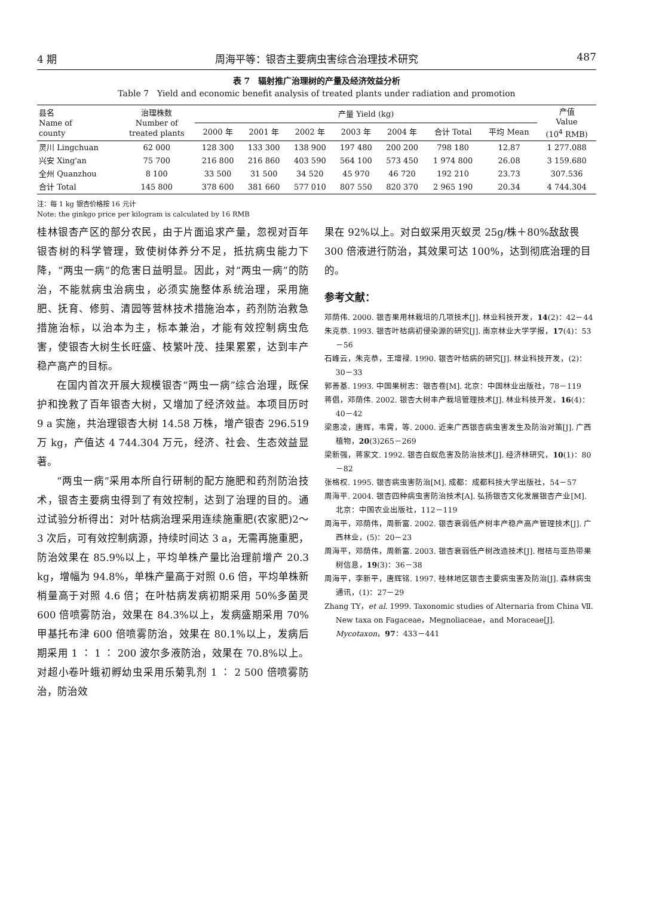4 期 周海平等：银杏主要病虫害综合治理技术研究 487
表 7　辐射推广治理树的产量及经济效益分析
Table 7　Yield and economic benefit analysis of treated plants under radiation and promotion
| 县名 Name of county | 治理株数 Number of treated plants | 产量 Yield (kg) | | | | | | | 产值 Value (10<sup>4</sup> RMB) |
| --- | --- | --- | --- | --- | --- | --- | --- | --- | --- |
| | | 2000 年 | 2001 年 | 2002 年 | 2003 年 | 2004 年 | 合计 Total | 平均 Mean | |
| 灵川 Lingchuan | 62 000 | 128 300 | 133 300 | 138 900 | 197 480 | 200 200 | 798 180 | 12.87 | 1 277.088 |
| 兴安 Xing'an | 75 700 | 216 800 | 216 860 | 403 590 | 564 100 | 573 450 | 1 974 800 | 26.08 | 3 159.680 |
| 全州 Quanzhou | 8 100 | 33 500 | 31 500 | 34 520 | 45 970 | 46 720 | 192 210 | 23.73 | 307.536 |
| 合计 Total | 145 800 | 378 600 | 381 660 | 577 010 | 807 550 | 820 370 | 2 965 190 | 20.34 | 4 744.304 |
注：每 1 kg 银杏价格按 16 元计
Note: the ginkgo price per kilogram is calculated by 16 RMB
桂林银杏产区的部分农民，由于片面追求产量，忽视对百年银杏树的科学管理，致使树体养分不足，抵抗病虫能力下降，“两虫一病”的危害日益明显。因此，对“两虫一病”的防治，不能就病虫治病虫，必须实施整体系统治理，采用施肥、抚育、修剪、清园等营林技术措施治本，药剂防治救急措施治标，以治本为主，标本兼治，才能有效控制病虫危害，使银杏大树生长旺盛、枝繁叶茂、挂果累累，达到丰产稳产高产的目标。
在国内首次开展大规模银杏“两虫一病”综合治理，既保护和挽救了百年银杏大树，又增加了经济效益。本项目历时 9 a 实施，共治理银杏大树 14.58 万株，增产银杏 296.519 万 kg，产值达 4 744.304 万元，经济、社会、生态效益显著。
“两虫一病”采用本所自行研制的配方施肥和药剂防治技术，银杏主要病虫得到了有效控制，达到了治理的目的。通过试验分析得出：对叶枯病治理采用连续施重肥(农家肥)2～3 次后，可有效控制病源，持续时间达 3 a，无需再施重肥，防治效果在 85.9%以上，平均单株产量比治理前增产 20.3 kg，增幅为 94.8%，单株产量高于对照 0.6 倍，平均单株新梢量高于对照 4.6 倍；在叶枯病发病初期采用 50%多菌灵 600 倍喷雾防治，效果在 84.3%以上，发病盛期采用 70%甲基托布津 600 倍喷雾防治，效果在 80.1%以上，发病后期采用 1 ∶ 1 ∶ 200 波尔多液防治，效果在 70.8%以上。对超小卷叶蛾初孵幼虫采用乐菊乳剂 1 ∶ 2 500 倍喷雾防治，防治效
果在 92%以上。对白蚁采用灭蚁灵 25g/株＋80%敌敌畏 300 倍液进行防治，其效果可达 100%，达到彻底治理的目的。
参考文献：
邓荫伟. 2000. 银杏果用林栽培的几项技术[J]. 林业科技开发，14(2)：42－44
朱克恭. 1993. 银杏叶枯病初侵染源的研究[J]. 南京林业大学学报，17(4)：53－56
石峰云，朱克恭，王增禄. 1990. 银杏叶枯病的研究[J]. 林业科技开发，(2)：30－33
郭善基. 1993. 中国果树志：银杏卷[M]. 北京：中国林业出版社，78－119
蒋倡，邓荫伟. 2002. 银杏大树丰产栽培管理技术[J]. 林业科技开发，16(4)：40－42
梁惠凌，唐辉，韦霄，等. 2000. 近来广西银杏病虫害发生及防治对策[J]. 广西植物，20(3)265－269
梁新强，蒋家文. 1992. 银杏白蚁危害及防治技术[J]. 经济林研究，10(1)：80－82
张格权. 1995. 银杏病虫害防治[M]. 成都：成都科技大学出版社，54－57
周海平. 2004. 银杏四种病虫害防治技术[A]. 弘扬银杏文化发展银杏产业[M]. 北京：中国农业出版社，112－119
周海平，邓荫伟，周新富. 2002. 银杏衰弱低产树丰产稳产高产管理技术[J]. 广西林业，(5)：20－23
周海平，邓荫伟，周新富. 2003. 银杏衰弱低产树改造技术[J]. 柑桔与亚热带果树信息，19(3)：36－38
周海平，李新平，唐辉铭. 1997. 桂林地区银杏主要病虫害及防治[J]. 森林病虫通讯，(1)：27－29
Zhang TY，et al. 1999. Taxonomic studies of Alternaria from China Ⅶ. New taxa on Fagaceae，Megnoliaceae，and Moraceae[J]. Mycotaxon，97：433－441